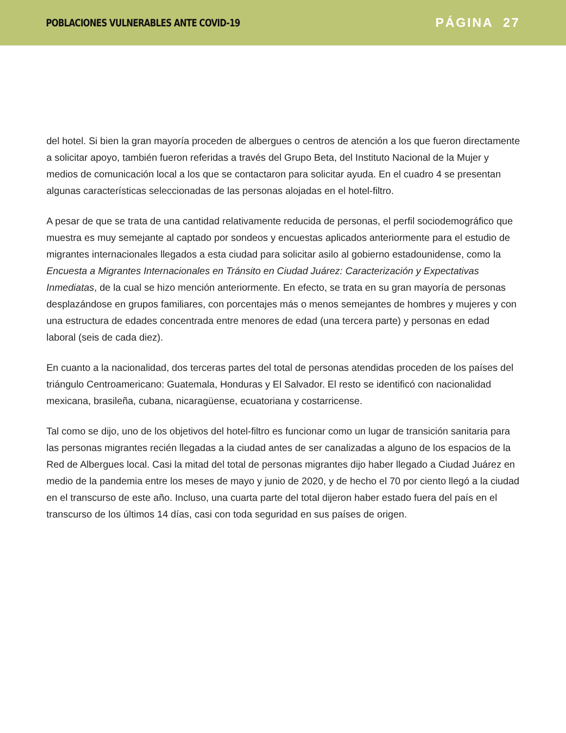POBLACIONES VULNERABLES ANTE COVID-19
PÁGINA 27
del hotel. Si bien la gran mayoría proceden de albergues o centros de atención a los que fueron directamente a solicitar apoyo, también fueron referidas a través del Grupo Beta, del Instituto Nacional de la Mujer y medios de comunicación local a los que se contactaron para solicitar ayuda. En el cuadro 4 se presentan algunas características seleccionadas de las personas alojadas en el hotel-filtro.
A pesar de que se trata de una cantidad relativamente reducida de personas, el perfil sociodemográfico que muestra es muy semejante al captado por sondeos y encuestas aplicados anteriormente para el estudio de migrantes internacionales llegados a esta ciudad para solicitar asilo al gobierno estadounidense, como la Encuesta a Migrantes Internacionales en Tránsito en Ciudad Juárez: Caracterización y Expectativas Inmediatas, de la cual se hizo mención anteriormente. En efecto, se trata en su gran mayoría de personas desplazándose en grupos familiares, con porcentajes más o menos semejantes de hombres y mujeres y con una estructura de edades concentrada entre menores de edad (una tercera parte) y personas en edad laboral (seis de cada diez).
En cuanto a la nacionalidad, dos terceras partes del total de personas atendidas proceden de los países del triángulo Centroamericano: Guatemala, Honduras y El Salvador. El resto se identificó con nacionalidad mexicana, brasileña, cubana, nicaragüense, ecuatoriana y costarricense.
Tal como se dijo, uno de los objetivos del hotel-filtro es funcionar como un lugar de transición sanitaria para las personas migrantes recién llegadas a la ciudad antes de ser canalizadas a alguno de los espacios de la Red de Albergues local. Casi la mitad del total de personas migrantes dijo haber llegado a Ciudad Juárez en medio de la pandemia entre los meses de mayo y junio de 2020, y de hecho el 70 por ciento llegó a la ciudad en el transcurso de este año. Incluso, una cuarta parte del total dijeron haber estado fuera del país en el transcurso de los últimos 14 días, casi con toda seguridad en sus países de origen.